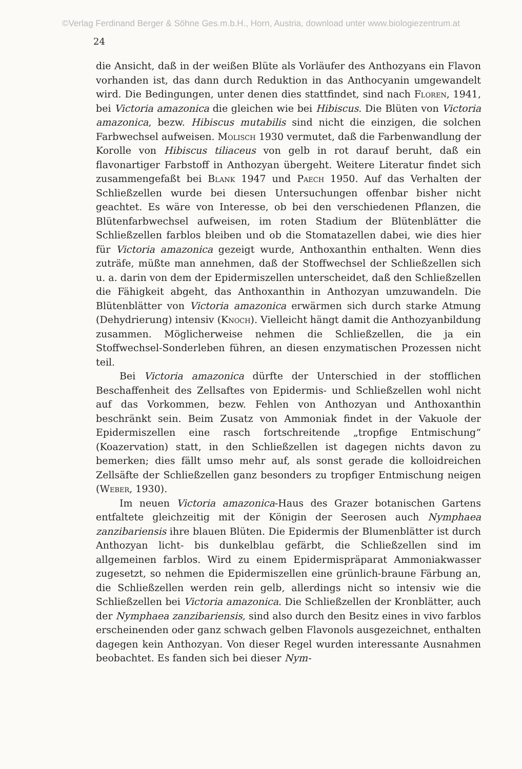©Verlag Ferdinand Berger & Söhne Ges.m.b.H., Horn, Austria, download unter www.biologiezentrum.at
24
die Ansicht, daß in der weißen Blüte als Vorläufer des Anthozyans ein Flavon vorhanden ist, das dann durch Reduktion in das Anthocyanin umgewandelt wird. Die Bedingungen, unter denen dies stattfindet, sind nach Floren, 1941, bei Victoria amazonica die gleichen wie bei Hibiscus. Die Blüten von Victoria amazonica, bezw. Hibiscus mutabilis sind nicht die einzigen, die solchen Farbwechsel aufweisen. Molisch 1930 vermutet, daß die Farbenwandlung der Korolle von Hibiscus tiliaceus von gelb in rot darauf beruht, daß ein flavonartiger Farbstoff in Anthozyan übergeht. Weitere Literatur findet sich zusammengefaßt bei Blank 1947 und Paech 1950. Auf das Verhalten der Schließzellen wurde bei diesen Untersuchungen offenbar bisher nicht geachtet. Es wäre von Interesse, ob bei den verschiedenen Pflanzen, die Blütenfarbwechsel aufweisen, im roten Stadium der Blütenblätter die Schließzellen farblos bleiben und ob die Stomatazellen dabei, wie dies hier für Victoria amazonica gezeigt wurde, Anthoxanthin enthalten. Wenn dies zuträfe, müßte man annehmen, daß der Stoffwechsel der Schließzellen sich u. a. darin von dem der Epidermiszellen unterscheidet, daß den Schließzellen die Fähigkeit abgeht, das Anthoxanthin in Anthozyan umzuwandeln. Die Blütenblätter von Victoria amazonica erwärmen sich durch starke Atmung (Dehydrierung) intensiv (Knoch). Vielleicht hängt damit die Anthozyanbildung zusammen. Möglicherweise nehmen die Schließzellen, die ja ein Stoffwechsel-Sonderleben führen, an diesen enzymatischen Prozessen nicht teil.
Bei Victoria amazonica dürfte der Unterschied in der stofflichen Beschaffenheit des Zellsaftes von Epidermis- und Schließzellen wohl nicht auf das Vorkommen, bezw. Fehlen von Anthozyan und Anthoxanthin beschränkt sein. Beim Zusatz von Ammoniak findet in der Vakuole der Epidermiszellen eine rasch fortschreitende „tropfige Entmischung“ (Koazervation) statt, in den Schließzellen ist dagegen nichts davon zu bemerken; dies fällt umso mehr auf, als sonst gerade die kolloidreichen Zellsäfte der Schließzellen ganz besonders zu tropfiger Entmischung neigen (Weber, 1930).
Im neuen Victoria amazonica-Haus des Grazer botanischen Gartens entfaltete gleichzeitig mit der Königin der Seerosen auch Nymphaea zanzibariensis ihre blauen Blüten. Die Epidermis der Blumenblätter ist durch Anthozyan licht- bis dunkelblau gefärbt, die Schließzellen sind im allgemeinen farblos. Wird zu einem Epidermispräparat Ammoniakwasser zugesetzt, so nehmen die Epidermiszellen eine grünlich-braune Färbung an, die Schließzellen werden rein gelb, allerdings nicht so intensiv wie die Schließzellen bei Victoria amazonica. Die Schließzellen der Kronblätter, auch der Nymphaea zanzibariensis, sind also durch den Besitz eines in vivo farblos erscheinenden oder ganz schwach gelben Flavonols ausgezeichnet, enthalten dagegen kein Anthozyan. Von dieser Regel wurden interessante Ausnahmen beobachtet. Es fanden sich bei dieser Nym-